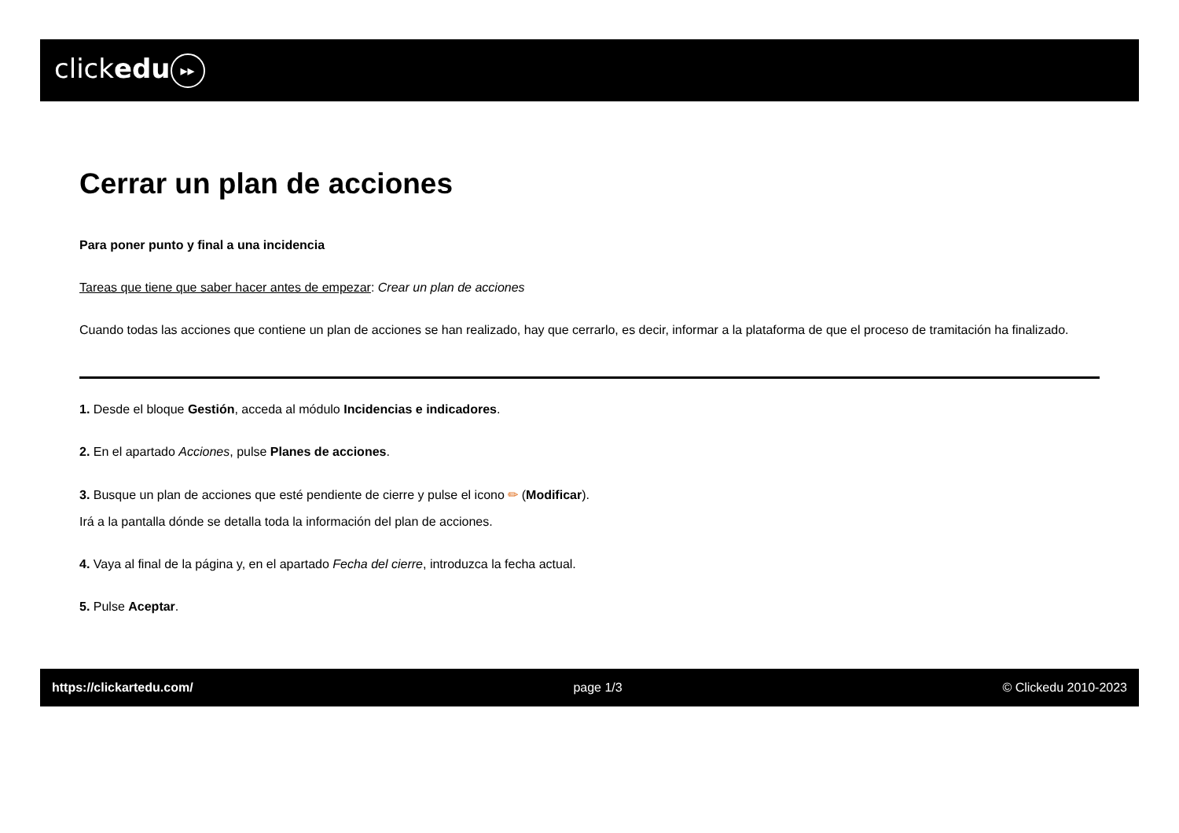clickedu ▸▸
Cerrar un plan de acciones
Para poner punto y final a una incidencia
Tareas que tiene que saber hacer antes de empezar: Crear un plan de acciones
Cuando todas las acciones que contiene un plan de acciones se han realizado, hay que cerrarlo, es decir, informar a la plataforma de que el proceso de tramitación ha finalizado.
1. Desde el bloque Gestión, acceda al módulo Incidencias e indicadores.
2. En el apartado Acciones, pulse Planes de acciones.
3. Busque un plan de acciones que esté pendiente de cierre y pulse el icono ✏ (Modificar).
Irá a la pantalla dónde se detalla toda la información del plan de acciones.
4. Vaya al final de la página y, en el apartado Fecha del cierre, introduzca la fecha actual.
5. Pulse Aceptar.
https://clickartedu.com/ page 1/3 © Clickedu 2010-2023